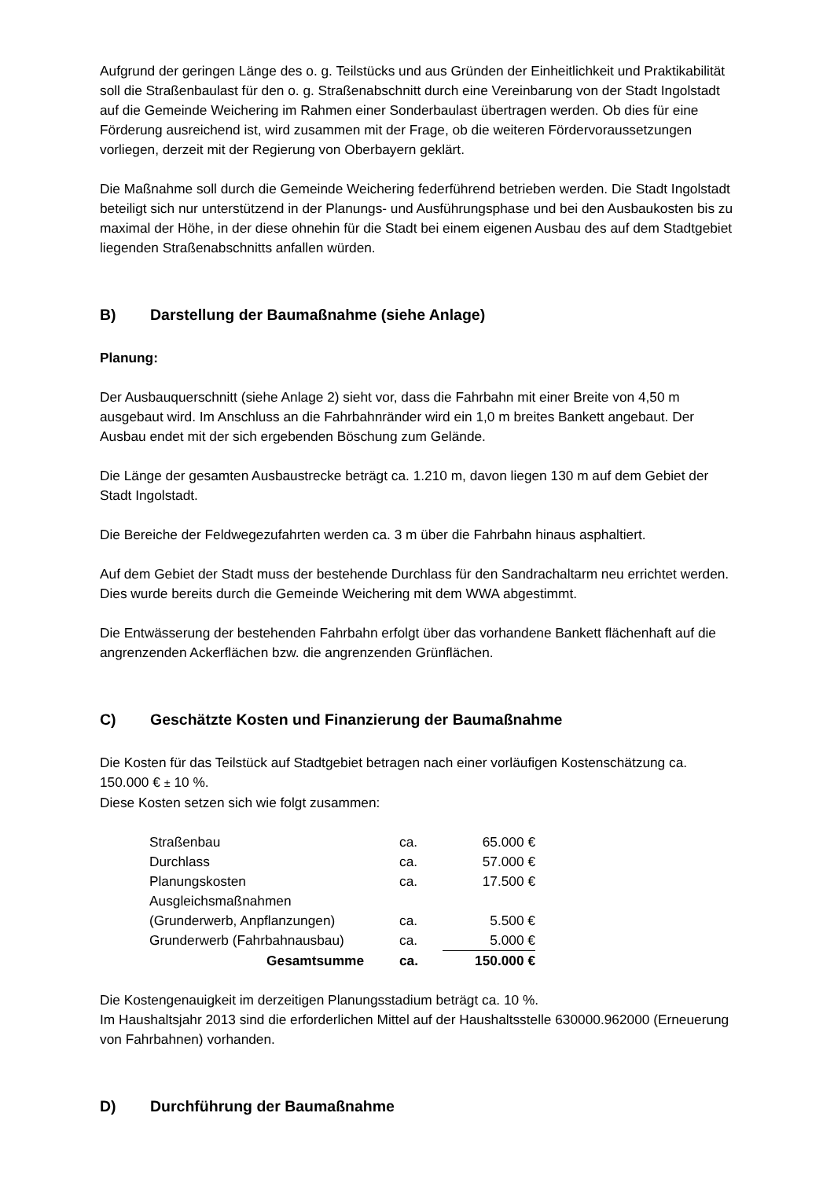Aufgrund der geringen Länge des o. g. Teilstücks und aus Gründen der Einheitlichkeit und Praktikabilität soll die Straßenbaulast für den o. g. Straßenabschnitt durch eine Vereinbarung von der Stadt Ingolstadt auf die Gemeinde Weichering im Rahmen einer Sonderbaulast übertragen werden. Ob dies für eine Förderung ausreichend ist, wird zusammen mit der Frage, ob die weiteren Fördervoraussetzungen vorliegen, derzeit mit der Regierung von Oberbayern geklärt.
Die Maßnahme soll durch die Gemeinde Weichering federführend betrieben werden. Die Stadt Ingolstadt beteiligt sich nur unterstützend in der Planungs- und Ausführungsphase und bei den Ausbaukosten bis zu maximal der Höhe, in der diese ohnehin für die Stadt bei einem eigenen Ausbau des auf dem Stadtgebiet liegenden Straßenabschnitts anfallen würden.
B) Darstellung der Baumaßnahme (siehe Anlage)
Planung:
Der Ausbauquerschnitt (siehe Anlage 2) sieht vor, dass die Fahrbahn mit einer Breite von 4,50 m ausgebaut wird. Im Anschluss an die Fahrbahnränder wird ein 1,0 m breites Bankett angebaut. Der Ausbau endet mit der sich ergebenden Böschung zum Gelände.
Die Länge der gesamten Ausbaustrecke beträgt ca. 1.210 m, davon liegen 130 m auf dem Gebiet der Stadt Ingolstadt.
Die Bereiche der Feldwegezufahrten werden ca. 3 m über die Fahrbahn hinaus asphaltiert.
Auf dem Gebiet der Stadt muss der bestehende Durchlass für den Sandrachaltarm neu errichtet werden. Dies wurde bereits durch die Gemeinde Weichering mit dem WWA abgestimmt.
Die Entwässerung der bestehenden Fahrbahn erfolgt über das vorhandene Bankett flächenhaft auf die angrenzenden Ackerflächen bzw. die angrenzenden Grünflächen.
C) Geschätzte Kosten und Finanzierung der Baumaßnahme
Die Kosten für das Teilstück auf Stadtgebiet betragen nach einer vorläufigen Kostenschätzung ca. 150.000 € ± 10 %.
Diese Kosten setzen sich wie folgt zusammen:
| Straßenbau | ca. | 65.000 € |
| Durchlass | ca. | 57.000 € |
| Planungskosten | ca. | 17.500 € |
| Ausgleichsmaßnahmen | | |
| (Grunderwerb, Anpflanzungen) | ca. | 5.500 € |
| Grunderwerb (Fahrbahnausbau) | ca. | 5.000 € |
| Gesamtsumme | ca. | 150.000 € |
Die Kostengenauigkeit im derzeitigen Planungsstadium beträgt ca. 10 %.
Im Haushaltsjahr 2013 sind die erforderlichen Mittel auf der Haushaltsstelle 630000.962000 (Erneuerung von Fahrbahnen) vorhanden.
D) Durchführung der Baumaßnahme